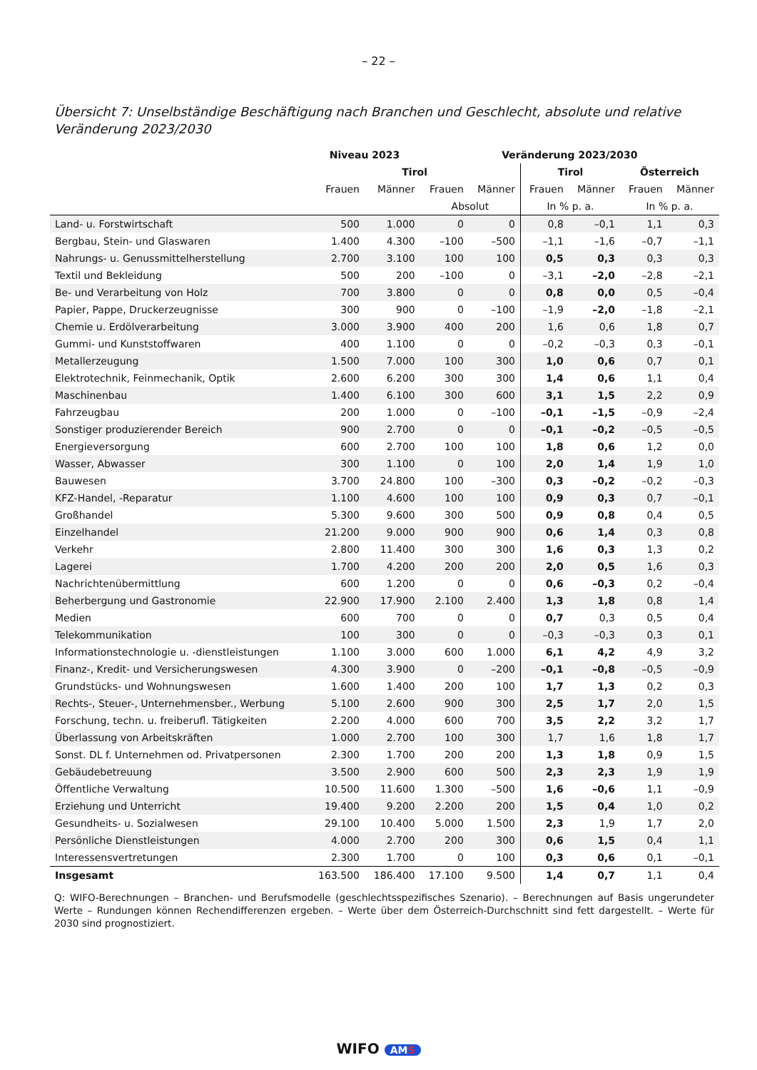– 22 –
Übersicht 7: Unselbständige Beschäftigung nach Branchen und Geschlecht, absolute und relative Veränderung 2023/2030
| | Niveau 2023 | | Veränderung 2023/2030 | | | | | |
| --- | --- | --- | --- | --- | --- | --- | --- | --- |
| | Tirol | | | | Tirol | | Österreich | |
| | Frauen | Männer | Frauen | Männer | Frauen | Männer | Frauen | Männer |
| | | | Absolut | | In % p. a. | | In % p. a. | |
| Land- u. Forstwirtschaft | 500 | 1.000 | 0 | 0 | 0,8 | –0,1 | 1,1 | 0,3 |
| Bergbau, Stein- und Glaswaren | 1.400 | 4.300 | –100 | –500 | –1,1 | –1,6 | –0,7 | –1,1 |
| Nahrungs- u. Genussmittelherstellung | 2.700 | 3.100 | 100 | 100 | 0,5 | 0,3 | 0,3 | 0,3 |
| Textil und Bekleidung | 500 | 200 | –100 | 0 | –3,1 | –2,0 | –2,8 | –2,1 |
| Be- und Verarbeitung von Holz | 700 | 3.800 | 0 | 0 | 0,8 | 0,0 | 0,5 | –0,4 |
| Papier, Pappe, Druckerzeugnisse | 300 | 900 | 0 | –100 | –1,9 | –2,0 | –1,8 | –2,1 |
| Chemie u. Erdölverarbeitung | 3.000 | 3.900 | 400 | 200 | 1,6 | 0,6 | 1,8 | 0,7 |
| Gummi- und Kunststoffwaren | 400 | 1.100 | 0 | 0 | –0,2 | –0,3 | 0,3 | –0,1 |
| Metallerzeugung | 1.500 | 7.000 | 100 | 300 | 1,0 | 0,6 | 0,7 | 0,1 |
| Elektrotechnik, Feinmechanik, Optik | 2.600 | 6.200 | 300 | 300 | 1,4 | 0,6 | 1,1 | 0,4 |
| Maschinenbau | 1.400 | 6.100 | 300 | 600 | 3,1 | 1,5 | 2,2 | 0,9 |
| Fahrzeugbau | 200 | 1.000 | 0 | –100 | –0,1 | –1,5 | –0,9 | –2,4 |
| Sonstiger produzierender Bereich | 900 | 2.700 | 0 | 0 | –0,1 | –0,2 | –0,5 | –0,5 |
| Energieversorgung | 600 | 2.700 | 100 | 100 | 1,8 | 0,6 | 1,2 | 0,0 |
| Wasser, Abwasser | 300 | 1.100 | 0 | 100 | 2,0 | 1,4 | 1,9 | 1,0 |
| Bauwesen | 3.700 | 24.800 | 100 | –300 | 0,3 | –0,2 | –0,2 | –0,3 |
| KFZ-Handel, -Reparatur | 1.100 | 4.600 | 100 | 100 | 0,9 | 0,3 | 0,7 | –0,1 |
| Großhandel | 5.300 | 9.600 | 300 | 500 | 0,9 | 0,8 | 0,4 | 0,5 |
| Einzelhandel | 21.200 | 9.000 | 900 | 900 | 0,6 | 1,4 | 0,3 | 0,8 |
| Verkehr | 2.800 | 11.400 | 300 | 300 | 1,6 | 0,3 | 1,3 | 0,2 |
| Lagerei | 1.700 | 4.200 | 200 | 200 | 2,0 | 0,5 | 1,6 | 0,3 |
| Nachrichtenübermittlung | 600 | 1.200 | 0 | 0 | 0,6 | –0,3 | 0,2 | –0,4 |
| Beherbergung und Gastronomie | 22.900 | 17.900 | 2.100 | 2.400 | 1,3 | 1,8 | 0,8 | 1,4 |
| Medien | 600 | 700 | 0 | 0 | 0,7 | 0,3 | 0,5 | 0,4 |
| Telekommunikation | 100 | 300 | 0 | 0 | –0,3 | –0,3 | 0,3 | 0,1 |
| Informationstechnologie u. -dienstleistungen | 1.100 | 3.000 | 600 | 1.000 | 6,1 | 4,2 | 4,9 | 3,2 |
| Finanz-, Kredit- und Versicherungswesen | 4.300 | 3.900 | 0 | –200 | –0,1 | –0,8 | –0,5 | –0,9 |
| Grundstücks- und Wohnungswesen | 1.600 | 1.400 | 200 | 100 | 1,7 | 1,3 | 0,2 | 0,3 |
| Rechts-, Steuer-, Unternehmensber., Werbung | 5.100 | 2.600 | 900 | 300 | 2,5 | 1,7 | 2,0 | 1,5 |
| Forschung, techn. u. freiberufl. Tätigkeiten | 2.200 | 4.000 | 600 | 700 | 3,5 | 2,2 | 3,2 | 1,7 |
| Überlassung von Arbeitskräften | 1.000 | 2.700 | 100 | 300 | 1,7 | 1,6 | 1,8 | 1,7 |
| Sonst. DL f. Unternehmen od. Privatpersonen | 2.300 | 1.700 | 200 | 200 | 1,3 | 1,8 | 0,9 | 1,5 |
| Gebäudebetreuung | 3.500 | 2.900 | 600 | 500 | 2,3 | 2,3 | 1,9 | 1,9 |
| Öffentliche Verwaltung | 10.500 | 11.600 | 1.300 | –500 | 1,6 | –0,6 | 1,1 | –0,9 |
| Erziehung und Unterricht | 19.400 | 9.200 | 2.200 | 200 | 1,5 | 0,4 | 1,0 | 0,2 |
| Gesundheits- u. Sozialwesen | 29.100 | 10.400 | 5.000 | 1.500 | 2,3 | 1,9 | 1,7 | 2,0 |
| Persönliche Dienstleistungen | 4.000 | 2.700 | 200 | 300 | 0,6 | 1,5 | 0,4 | 1,1 |
| Interessensvertretungen | 2.300 | 1.700 | 0 | 100 | 0,3 | 0,6 | 0,1 | –0,1 |
| Insgesamt | 163.500 | 186.400 | 17.100 | 9.500 | 1,4 | 0,7 | 1,1 | 0,4 |
Q: WIFO-Berechnungen – Branchen- und Berufsmodelle (geschlechtsspezifisches Szenario). – Berechnungen auf Basis ungerundeter Werte – Rundungen können Rechendifferenzen ergeben. – Werte über dem Österreich-Durchschnitt sind fett dargestellt. – Werte für 2030 sind prognostiziert.
WIFO AMS